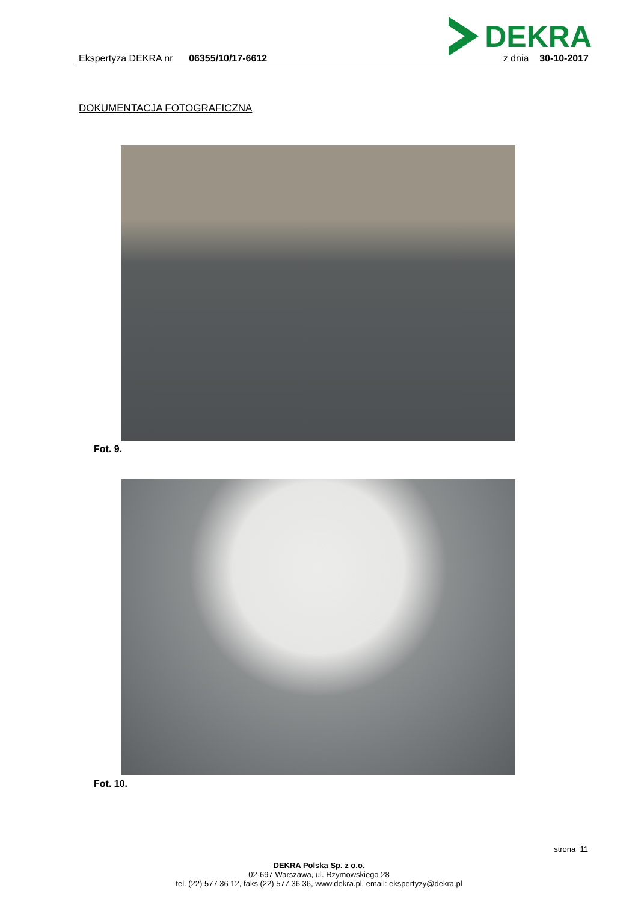DEKRA
Ekspertyza DEKRA nr 06355/10/17-6612 z dnia 30-10-2017
DOKUMENTACJA FOTOGRAFICZNA
Fot. 9.
Fot. 10.
strona 11
DEKRA Polska Sp. z o.o.
02-697 Warszawa, ul. Rzymowskiego 28
tel. (22) 577 36 12, faks (22) 577 36 36, www.dekra.pl, email: ekspertyzy@dekra.pl